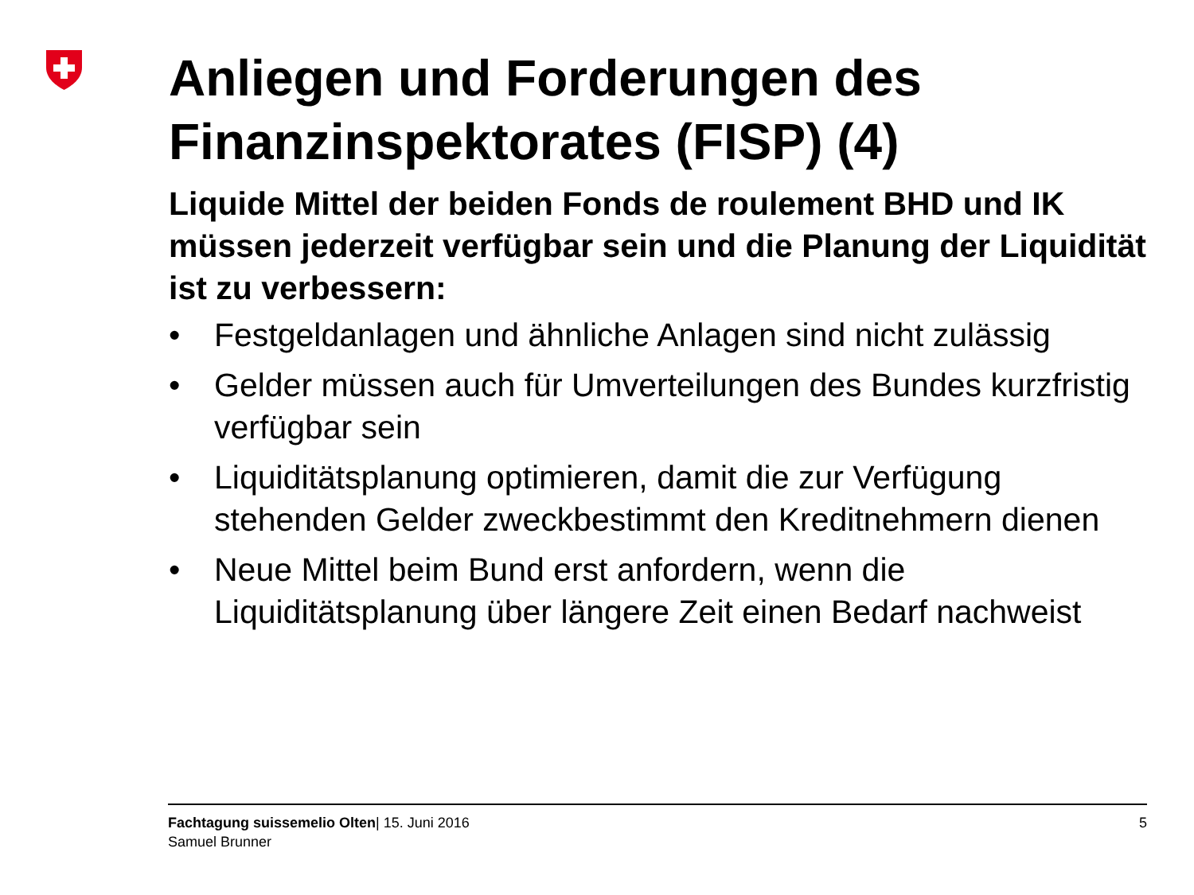Anliegen und Forderungen des Finanzinspektorates (FISP) (4)
Liquide Mittel der beiden Fonds de roulement BHD und IK müssen jederzeit verfügbar sein und die Planung der Liquidität ist zu verbessern:
• Festgeldanlagen und ähnliche Anlagen sind nicht zulässig
• Gelder müssen auch für Umverteilungen des Bundes kurzfristig verfügbar sein
• Liquiditätsplanung optimieren, damit die zur Verfügung stehenden Gelder zweckbestimmt den Kreditnehmern dienen
• Neue Mittel beim Bund erst anfordern, wenn die Liquiditätsplanung über längere Zeit einen Bedarf nachweist
Fachtagung suissemelio Olten| 15. Juni 2016
Samuel Brunner
5